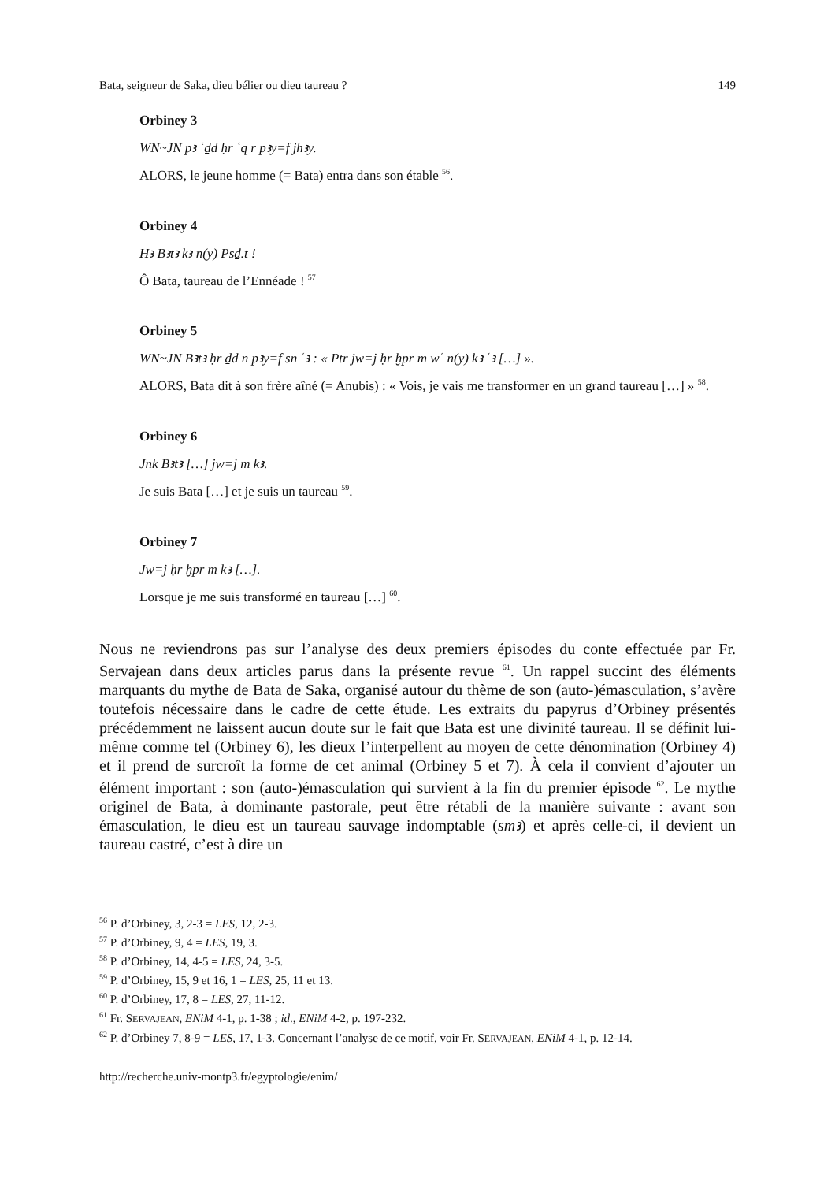Bata, seigneur de Saka, dieu bélier ou dieu taureau ? 149
Orbiney 3
WN~JN pꜣ ʿḏd ḥr ʿq r pꜣy=f jhꜣy.
ALORS, le jeune homme (= Bata) entra dans son étable <sup>56</sup>.
Orbiney 4
Hꜣ Bꜣtꜣ kꜣ n(y) Psḏ.t !
Ô Bata, taureau de l’Ennéade ! <sup>57</sup>
Orbiney 5
WN~JN Bꜣtꜣ ḥr ḏd n pꜣy=f sn ʿꜣ : « Ptr jw=j ḥr ḫpr m wʿ n(y) kꜣ ʿꜣ […] ».
ALORS, Bata dit à son frère aîné (= Anubis) : « Vois, je vais me transformer en un grand taureau […] » <sup>58</sup>.
Orbiney 6
Jnk Bꜣtꜣ […] jw=j m kꜣ.
Je suis Bata […] et je suis un taureau <sup>59</sup>.
Orbiney 7
Jw=j ḥr ḫpr m kꜣ […].
Lorsque je me suis transformé en taureau […] <sup>60</sup>.
Nous ne reviendrons pas sur l’analyse des deux premiers épisodes du conte effectuée par Fr. Servajean dans deux articles parus dans la présente revue <sup>61</sup>. Un rappel succint des éléments marquants du mythe de Bata de Saka, organisé autour du thème de son (auto-)émasculation, s’avère toutefois nécessaire dans le cadre de cette étude. Les extraits du papyrus d’Orbiney présentés précédemment ne laissent aucun doute sur le fait que Bata est une divinité taureau. Il se définit lui-même comme tel (Orbiney 6), les dieux l’interpellent au moyen de cette dénomination (Orbiney 4) et il prend de surcroît la forme de cet animal (Orbiney 5 et 7). À cela il convient d’ajouter un élément important : son (auto-)émasculation qui survient à la fin du premier épisode <sup>62</sup>. Le mythe originel de Bata, à dominante pastorale, peut être rétabli de la manière suivante : avant son émasculation, le dieu est un taureau sauvage indomptable (smꜣ) et après celle-ci, il devient un taureau castré, c’est à dire un
<sup>56</sup> P. d’Orbiney, 3, 2-3 = LES, 12, 2-3.
<sup>57</sup> P. d’Orbiney, 9, 4 = LES, 19, 3.
<sup>58</sup> P. d’Orbiney, 14, 4-5 = LES, 24, 3-5.
<sup>59</sup> P. d’Orbiney, 15, 9 et 16, 1 = LES, 25, 11 et 13.
<sup>60</sup> P. d’Orbiney, 17, 8 = LES, 27, 11-12.
<sup>61</sup> Fr. SERVAJEAN, ENiM 4-1, p. 1-38 ; id., ENiM 4-2, p. 197-232.
<sup>62</sup> P. d’Orbiney 7, 8-9 = LES, 17, 1-3. Concernant l’analyse de ce motif, voir Fr. SERVAJEAN, ENiM 4-1, p. 12-14.
http://recherche.univ-montp3.fr/egyptologie/enim/